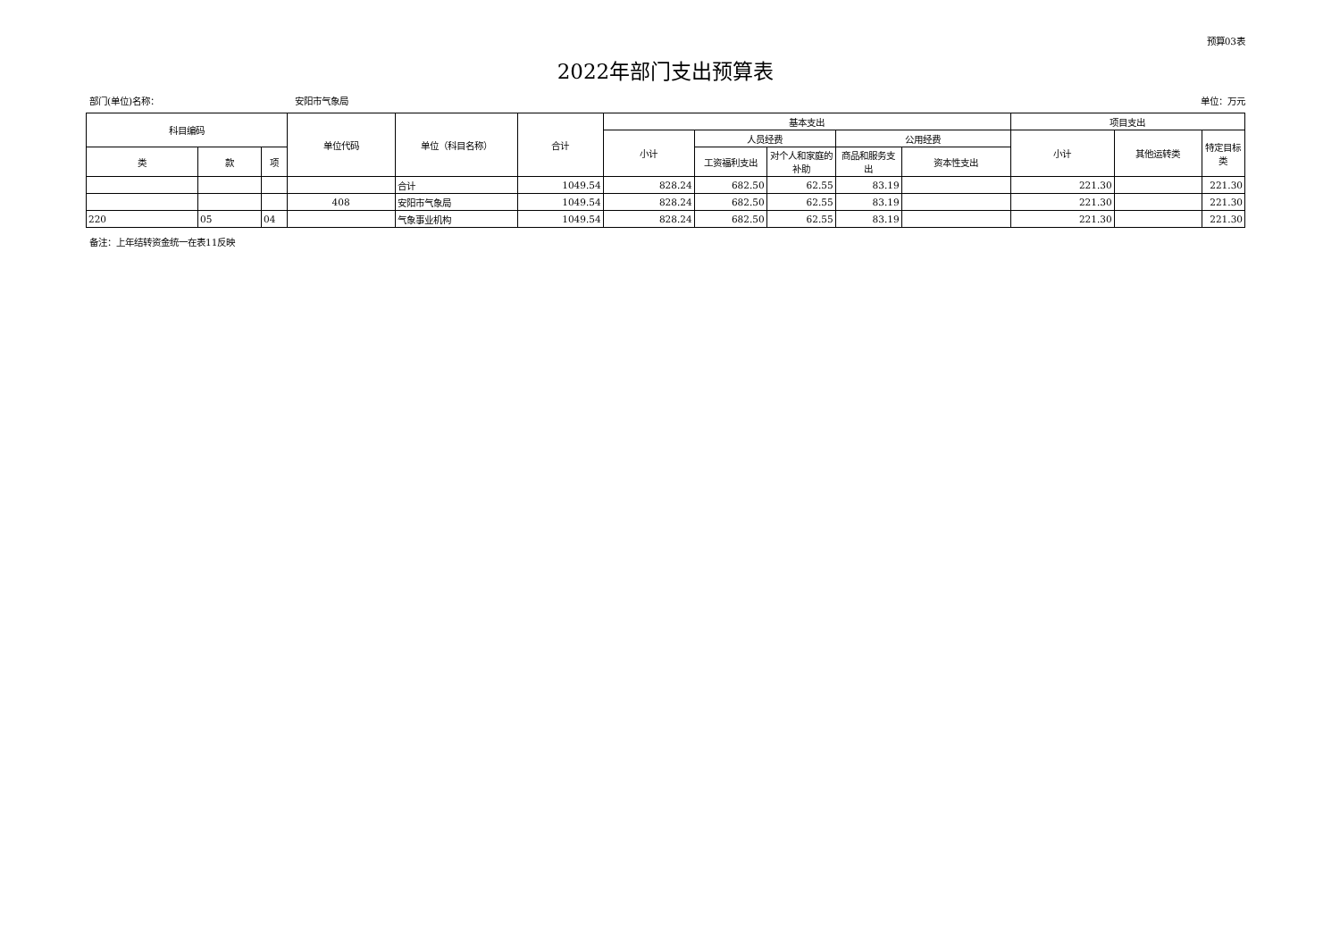预算03表
2022年部门支出预算表
部门(单位)名称： 安阳市气象局 单位：万元
| 科目编码 | | | 单位代码 | 单位（科目名称） | 合计 | 基本支出 | | | | | 项目支出 | | |
| --- | --- | --- | --- | --- | --- | --- | --- | --- | --- | --- | --- | --- | --- |
| | | | | | | 小计 | 人员经费 | | 公用经费 | | 小计 | 其他运转类 | 特定目标类 |
| 类 | 款 | 项 | | | | | 工资福利支出 | 对个人和家庭的补助 | 商品和服务支出 | 资本性支出 | | | |
| | | | | 合计 | 1049.54 | 828.24 | 682.50 | 62.55 | 83.19 | | 221.30 | | 221.30 |
| | | | 408 | 安阳市气象局 | 1049.54 | 828.24 | 682.50 | 62.55 | 83.19 | | 221.30 | | 221.30 |
| 220 | 05 | 04 | | 气象事业机构 | 1049.54 | 828.24 | 682.50 | 62.55 | 83.19 | | 221.30 | | 221.30 |
备注：上年结转资金统一在表11反映